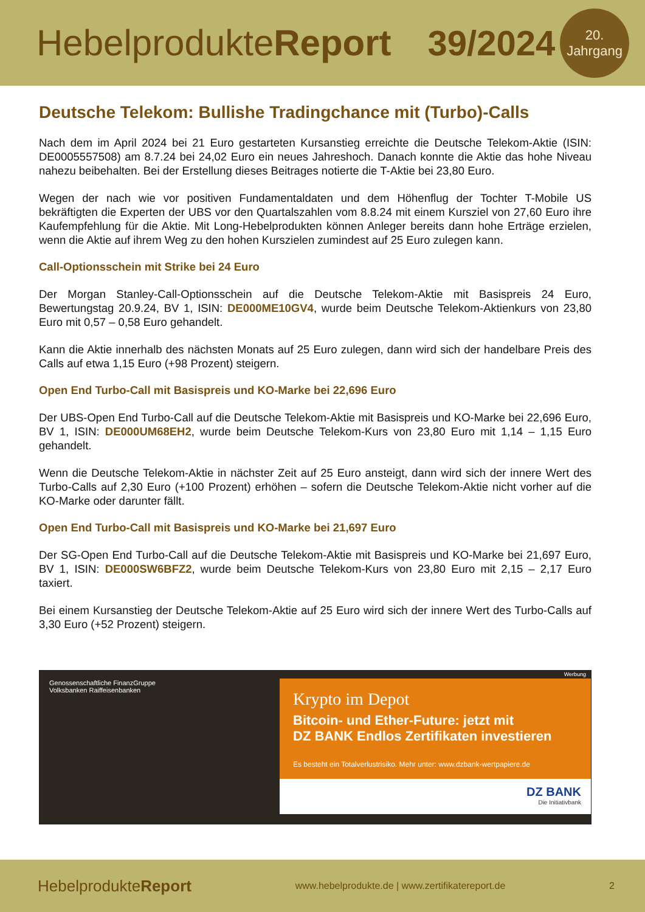HebelprodukteReport 39/2024
20.
Jahrgang
Deutsche Telekom: Bullishe Tradingchance mit (Turbo)-Calls
Nach dem im April 2024 bei 21 Euro gestarteten Kursanstieg erreichte die Deutsche Telekom-Aktie (ISIN: DE0005557508) am 8.7.24 bei 24,02 Euro ein neues Jahreshoch. Danach konnte die Aktie das hohe Niveau nahezu beibehalten. Bei der Erstellung dieses Beitrages notierte die T-Aktie bei 23,80 Euro.
Wegen der nach wie vor positiven Fundamentaldaten und dem Höhenflug der Tochter T-Mobile US bekräftigten die Experten der UBS vor den Quartalszahlen vom 8.8.24 mit einem Kursziel von 27,60 Euro ihre Kaufempfehlung für die Aktie. Mit Long-Hebelprodukten können Anleger bereits dann hohe Erträge erzielen, wenn die Aktie auf ihrem Weg zu den hohen Kurszielen zumindest auf 25 Euro zulegen kann.
Call-Optionsschein mit Strike bei 24 Euro
Der Morgan Stanley-Call-Optionsschein auf die Deutsche Telekom-Aktie mit Basispreis 24 Euro, Bewertungstag 20.9.24, BV 1, ISIN: DE000ME10GV4, wurde beim Deutsche Telekom-Aktienkurs von 23,80 Euro mit 0,57 – 0,58 Euro gehandelt.
Kann die Aktie innerhalb des nächsten Monats auf 25 Euro zulegen, dann wird sich der handelbare Preis des Calls auf etwa 1,15 Euro (+98 Prozent) steigern.
Open End Turbo-Call mit Basispreis und KO-Marke bei 22,696 Euro
Der UBS-Open End Turbo-Call auf die Deutsche Telekom-Aktie mit Basispreis und KO-Marke bei 22,696 Euro, BV 1, ISIN: DE000UM68EH2, wurde beim Deutsche Telekom-Kurs von 23,80 Euro mit 1,14 – 1,15 Euro gehandelt.
Wenn die Deutsche Telekom-Aktie in nächster Zeit auf 25 Euro ansteigt, dann wird sich der innere Wert des Turbo-Calls auf 2,30 Euro (+100 Prozent) erhöhen – sofern die Deutsche Telekom-Aktie nicht vorher auf die KO-Marke oder darunter fällt.
Open End Turbo-Call mit Basispreis und KO-Marke bei 21,697 Euro
Der SG-Open End Turbo-Call auf die Deutsche Telekom-Aktie mit Basispreis und KO-Marke bei 21,697 Euro, BV 1, ISIN: DE000SW6BFZ2, wurde beim Deutsche Telekom-Kurs von 23,80 Euro mit 2,15 – 2,17 Euro taxiert.
Bei einem Kursanstieg der Deutsche Telekom-Aktie auf 25 Euro wird sich der innere Wert des Turbo-Calls auf 3,30 Euro (+52 Prozent) steigern.
Genossenschaftliche FinanzGruppe
Volksbanken Raiffeisenbanken
Werbung
Krypto im Depot
Bitcoin- und Ether-Future: jetzt mit
DZ BANK Endlos Zertifikaten investieren
Es besteht ein Totalverlustrisiko. Mehr unter: www.dzbank-wertpapiere.de
DZ BANK
Die Initiativbank
HebelprodukteReport
www.hebelprodukte.de | www.zertifikatereport.de
2